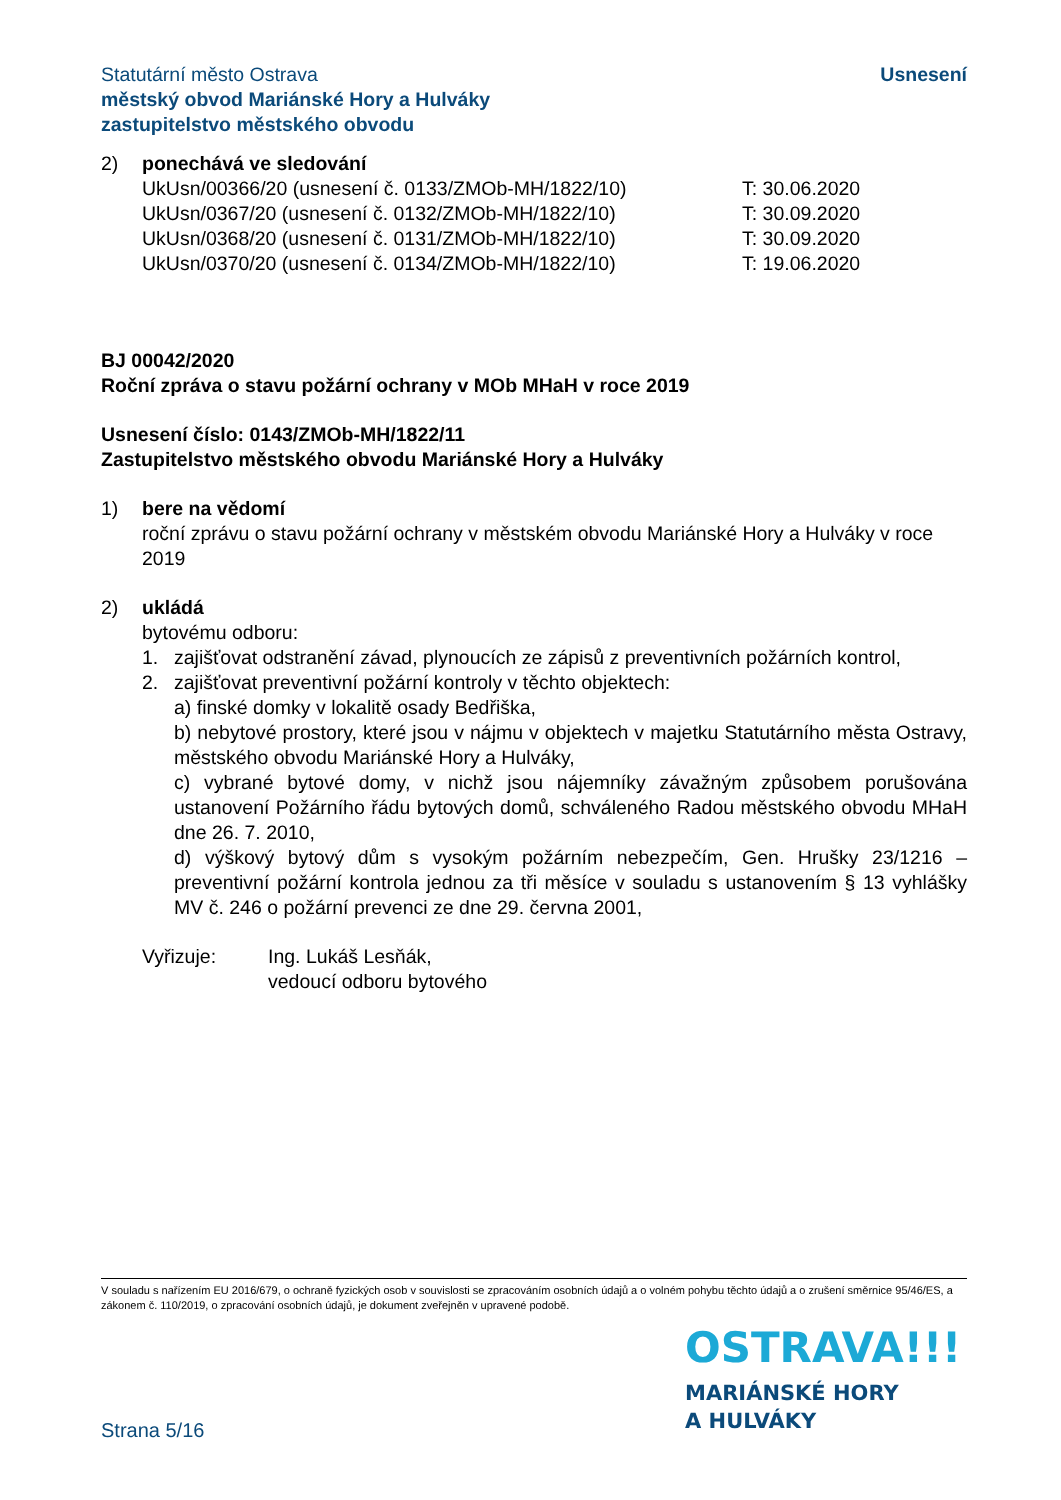Statutární město Ostrava
městský obvod Mariánské Hory a Hulváky
zastupitelstvo městského obvodu
Usnesení
2) ponechává ve sledování
UkUsn/00366/20 (usnesení č. 0133/ZMOb-MH/1822/10) T: 30.06.2020
UkUsn/0367/20 (usnesení č. 0132/ZMOb-MH/1822/10) T: 30.09.2020
UkUsn/0368/20 (usnesení č. 0131/ZMOb-MH/1822/10) T: 30.09.2020
UkUsn/0370/20 (usnesení č. 0134/ZMOb-MH/1822/10) T: 19.06.2020
BJ 00042/2020
Roční zpráva o stavu požární ochrany v MOb MHaH v roce 2019
Usnesení číslo: 0143/ZMOb-MH/1822/11
Zastupitelstvo městského obvodu Mariánské Hory a Hulváky
1) bere na vědomí
roční zprávu o stavu požární ochrany v městském obvodu Mariánské Hory a Hulváky v roce 2019
2) ukládá
bytovému odboru:
1. zajišťovat odstranění závad, plynoucích ze zápisů z preventivních požárních kontrol,
2. zajišťovat preventivní požární kontroly v těchto objektech:
a) finské domky v lokalitě osady Bedřiška,
b) nebytové prostory, které jsou v nájmu v objektech v majetku Statutárního města Ostravy, městského obvodu Mariánské Hory a Hulváky,
c) vybrané bytové domy, v nichž jsou nájemníky závažným způsobem porušována ustanovení Požárního řádu bytových domů, schváleného Radou městského obvodu MHaH dne 26. 7. 2010,
d) výškový bytový dům s vysokým požárním nebezpečím, Gen. Hrušky 23/1216 – preventivní požární kontrola jednou za tři měsíce v souladu s ustanovením § 13 vyhlášky MV č. 246 o požární prevenci ze dne 29. června 2001,
Vyřizuje: Ing. Lukáš Lesňák,
vedoucí odboru bytového
V souladu s nařízením EU 2016/679, o ochraně fyzických osob v souvislosti se zpracováním osobních údajů a o volném pohybu těchto údajů a o zrušení směrnice 95/46/ES, a zákonem č. 110/2019, o zpracování osobních údajů, je dokument zveřejněn v upravené podobě.
OSTRAVA!!!
MARIÁNSKÉ HORY
A HULVÁKY
Strana 5/16